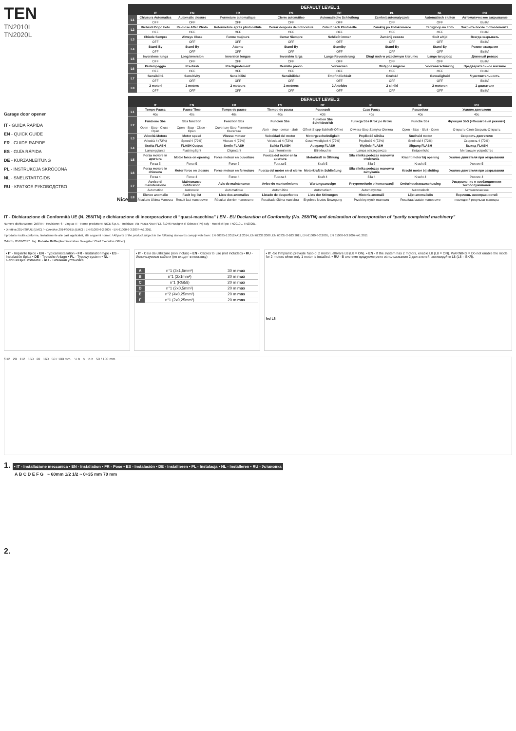TEN
TN2010L
TN2020L
Garage door opener
IT - GUIDA RAPIDA
EN - QUICK GUIDE
FR - GUIDE RAPIDE
ES - GUÍA RÁPIDA
DE - KURZANLEITUNG
PL - INSTRUKCJA SKRÓCONA
NL - SNELSTARTGIDS
RU - КРАТКОЕ РУКОВОДСТВО
Nice
DEFAULT LEVEL 1
| | IT | EN | FR | ES | DE | PL | NL | RU |
| --- | --- | --- | --- | --- | --- | --- | --- | --- |
| L1 | Chiusura Automatica | Automatic closure | Fermeture automatique | Cierre automático | Automatische Schließung | Zamknij automatycznie | Automatisch sluiten | Автоматическое закрывание |
| | OFF | OFF | OFF | OFF | OFF | OFF | OFF | ВЫКЛ |
| L2 | Richiudi Dopo Foto | Re-close After Photo | Refermeture après photocellule | Cerrar después de Fotocélula | Zulauf nach Photozelle | Zamknij po Fotokomórce | Terugloop na Foto | Закрыть после фотоэлемента |
| | OFF | OFF | OFF | OFF | OFF | OFF | OFF | ВЫКЛ |
| L3 | Chiude Sempre | Always Close | Ferme toujours | Cerrar Siempre | Schließt immer | Zamknij zawsze | Sluit altijd | Всегда закрывать |
| | OFF | OFF | OFF | OFF | OFF | OFF | OFF | ВЫКЛ |
| L4 | Stand-By | Stand-By | Attente | Stand-By | Standby | Stand-By | Stand-By | Режим ожидания |
| | OFF | OFF | OFF | OFF | OFF | OFF | OFF | ВЫКЛ |
| L5 | Inversione lunga | Long inversion | Inversion longue | Inversión larga | Lange Reversierung | Długi ruch w przeciwnym kierunku | Lange terugloop | Длинный реверс |
| | OFF | OFF | OFF | OFF | OFF | OFF | OFF | ВЫКЛ |
| L6 | Prelampeggio | Pre-flash | Préclignotement | Destello previo | Vorwarnen | Wstępne miganie | Voorwaarschuwing | Предварительное мигание |
| | OFF | OFF | OFF | OFF | OFF | OFF | OFF | ВЫКЛ |
| L7 | Sensibilità | Sensitivity | Sensibilité | Sensibilidad | Empfindlichkeit | Czułość | Gevoeligheid | Чувствительность |
| | OFF | OFF | OFF | OFF | OFF | OFF | OFF | ВЫКЛ |
| L8 | 2 motori | 2 motors | 2 moteurs | 2 motores | 2 Antriebe | 2 silniki | 2 motoren | 2 двигателя |
| | OFF | OFF | OFF | OFF | OFF | OFF | OFF | ВЫКЛ |
DEFAULT LEVEL 2
| | IT | EN | FR | ES | DE | PL | NL | RU |
| --- | --- | --- | --- | --- | --- | --- | --- | --- |
| L1 | Tempo Pausa | Pause Time | Temps de pause | Tiempo de pausa | Pausezeit | Czas Pauzy | Pauzeduur | Усилие двигателя |
| | 40s | 40s | 40s | 40s | 40S | 40s | 40s | 40c |
| L2 | Funzione Sbs | Sbs function | Fonction Sbs | Función Sbs | Funktion Sbs Schrittbetrieb | Funkcja Sbs Krok po Kroku | Functie Sbs | Функция SbS (=Пошаговый режим=) |
| | Open - Stop - Close - Open | Open - Stop - Close - Open | Ouverture-Stop-Fermeture-Ouverture | Abrir - stop - cerrar - abrir | Öffnet-Stopp-Schließt-Öffnet | Otwiera-Stop-Zamyka-Otwiera | Open - Stop - Sluit - Open | Открыть-Стоп-Закрыть-Открыть |
| L3 | Velocità Motore | Motor speed | Vitesse moteur | Velocidad del motor | Motorgeschwindigkeit | Prędkość silnika | Snelheid motor | Скорость двигателя |
| | Velocità 4 (72%) | Speed 4 (72%) | Vitesse 4 (72%) | Velocidad 4 (72%) | Geschwindigkeit 4 (72%) | Prędkość 4 (72%) | Snelheid 4 (72%) | Скорость 4 (72%) |
| L4 | Uscita FLASH | FLASH Output | Sortie FLASH | Salida FLASH | Ausgang FLASH | Wyjście FLASH | Uitgang FLASH | Выход FLASH |
| | Lampeggiante | Flashing light | Clignotant | Luz intermitente | Blinkleuchte | Lampa ostrzegawcza | Knipperlicht | Мигающее устройство |
| L5 | Forza motore in apertura | Motor force on opening | Force moteur en ouverture | Fuerza del motor en la apertura | Motorkraft in Öffnung | Siła silnika podczas manewru otwierania | Kracht motor bij opening | Усилие двигателя при открывании |
| | Forza 5 | Force 5 | Force 5 | Fuerza 5 | Kraft 5 | Siła 5 | Kracht 5 | Усилие 5 |
| L6 | Forza motore in chiusura | Motor force on closure | Force moteur en fermeture | Fuerza del motor en el cierre | Motorkraft in Schließung | Siła silnika podczas manewru zamykania | Kracht motor bij sluiting | Усилие двигателя при закрывании |
| | Forza 4 | Force 4 | Force 4 | Fuerza 4 | Kraft 4 | Siła 4 | Kracht 4 | Усилие 4 |
| L7 | Avviso di manutenzione | Maintenance notification | Avis de maintenance | Aviso de mantenimiento | Wartungsanzeige | Przypomnienie o konserwacji | Onderhoudswaarschuwing | Уведомление о необходимости техобслуживания |
| | Automatico | Automatic | Automatique | Automático | Automatisch | Automatyczne | Automatisch | Автоматическое |
| L8 | Elenco anomalie | Fault log list | Liste des anomalies | Listado de desperfectos | Liste der Störungen | Historia anomalii | Lijst anomalieën | Перечень неисправностей |
| | Risultato Ultima Manovra | Result last manoeuvre | Résultat dernier manoeuvre | Resultado última maniobra | Ergebnis letztes Bewegung | Przebieg wynik manewru | Resultaat laatste manoeuvre | последний результат маневра |
IT - Dichiarazione di Conformità UE (N. 258/TN) e dichiarazione di incorporazione di “quasi-macchina” / EN - EU Declaration of Conformity (No. 258/TN) and declaration of incorporation of “partly completed machinery”
Numero dichiarazione: 258/TN - Revisione: 6 - Lingua: IT - Nome produttore: NICE S.p.A. - Indirizzo: Via Pezza Alta N°13, 31046 Rustignè di Oderzo (TV) Italy - Modello/Tipo: TN2010L, TN2020L.
• Direttiva 2014/30/UE (EMC) / • Directive 2014/30/EU (EMC) : EN 61000-6-2:2005 - EN 61000-6-3:2007+A1:2011
Il prodotto risulta conforme, limitatamente alle parti applicabili, alle seguenti norme: / All parts of the product subject to the following standards comply with them: EN 60335-1:2012+A11:2014, EN 62233:2008, EN 60335-2-103:2015, EN 61000-6-2:2005, EN 61000-6-3:2007+A1:2011
Oderzo, 05/09/2017 Ing. Roberto Griffa (Amministratore Delegato / Chief Executive Officer)
• IT - Impianto tipico • EN - Typical installation • FR - Installation type • ES - Instalación típica • DE - Typische Anlage • PL - Typowy system • NL - Gebruikelijke installatie • RU - Типичная установка
• IT - Cavi da utilizzare (non inclusi) • EN - Cables to use (not included) • RU - Используемые кабели (не входят в поставку)
| A | n°1 (3x1,5mm²) | 30 m max |
| B | n°1 (2x1mm²) | 20 m max |
| C | n°1 (RG58) | 20 m max |
| D | n°1 (2x0,5mm²) | 20 m max |
| E | n°2 (4x0,25mm²) | 20 m max |
| F | n°1 (2x0,25mm²) | 20 m max |
• IT -Se l'impianto prevede l'uso di 2 motori, attivare L8 (L8 = ON). • EN - If the system has 2 motors, enable L8 (L8 = ON). WARNING = Do not enable the mode for 2 motors when only 1 motor is installed. • RU - В системе предусмотрено использование 2 двигателей, активируйте L8 (L8 = ВКЛ).
led L8
512 20 112 150 20 160 50 / 100 mm. ½ h h ½ h 50 / 100 mm.
1. • IT - Installazione meccanica • EN - Installation • FR - Pose • ES - Instalación • DE - Installieren • PL - Instalacja • NL - Installeren • RU - Установка
A B C D E F G ~ 60mm 1/2 1/2 ~ 0÷35 mm 70 mm
2.